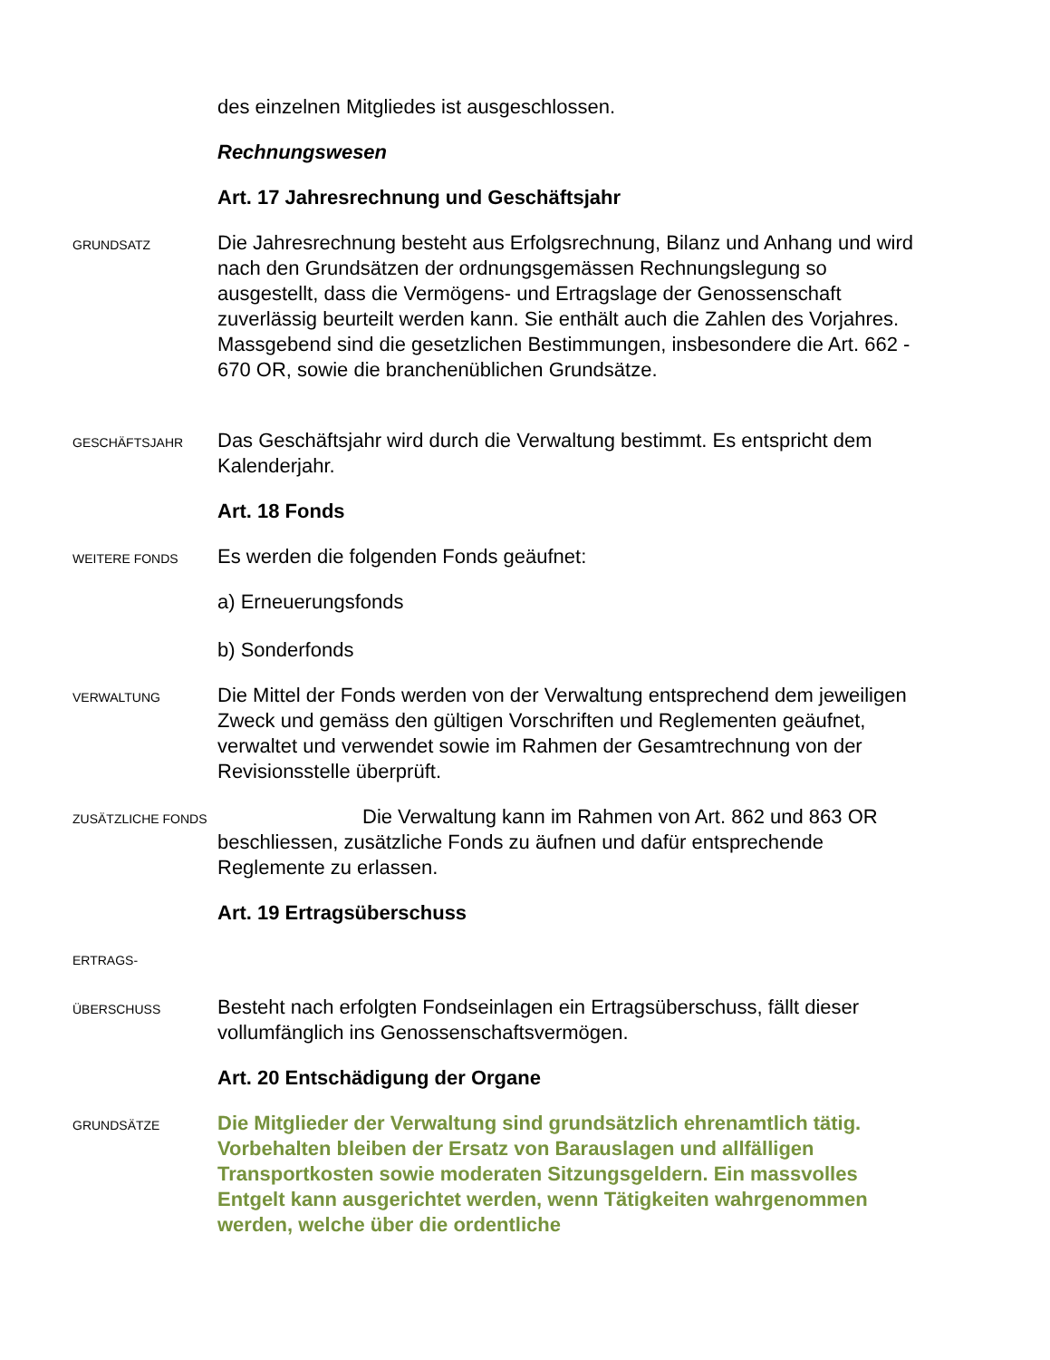des einzelnen Mitgliedes ist ausgeschlossen.
Rechnungswesen
Art. 17 Jahresrechnung und Geschäftsjahr
GRUNDSATZ
Die Jahresrechnung besteht aus Erfolgsrechnung, Bilanz und Anhang und wird nach den Grundsätzen der ordnungsgemässen Rechnungslegung so ausgestellt, dass die Vermögens- und Ertragslage der Genossenschaft zuverlässig beurteilt werden kann. Sie enthält auch die Zahlen des Vorjahres. Massgebend sind die gesetzlichen Bestimmungen, insbesondere die Art. 662 - 670 OR, sowie die branchenüblichen Grundsätze.
GESCHÄFTSJAHR
Das Geschäftsjahr wird durch die Verwaltung bestimmt. Es entspricht dem Kalenderjahr.
Art. 18 Fonds
WEITERE FONDS
Es werden die folgenden Fonds geäufnet:
a) Erneuerungsfonds
b) Sonderfonds
VERWALTUNG
Die Mittel der Fonds werden von der Verwaltung entsprechend dem jeweiligen Zweck und gemäss den gültigen Vorschriften und Reglementen geäufnet, verwaltet und verwendet sowie im Rahmen der Gesamtrechnung von der Revisionsstelle überprüft.
ZUSÄTZLICHE FONDS
Die Verwaltung kann im Rahmen von Art. 862 und 863 OR beschliessen, zusätzliche Fonds zu äufnen und dafür entsprechende Reglemente zu erlassen.
Art. 19 Ertragsüberschuss
ERTRAGS-
ÜBERSCHUSS
Besteht nach erfolgten Fondseinlagen ein Ertragsüberschuss, fällt dieser vollumfänglich ins Genossenschaftsvermögen.
Art. 20 Entschädigung der Organe
GRUNDSÄTZE
Die Mitglieder der Verwaltung sind grundsätzlich ehrenamtlich tätig. Vorbehalten bleiben der Ersatz von Barauslagen und allfälligen Transportkosten sowie moderaten Sitzungsgeldern. Ein massvolles Entgelt kann ausgerichtet werden, wenn Tätigkeiten wahrgenommen werden, welche über die ordentliche